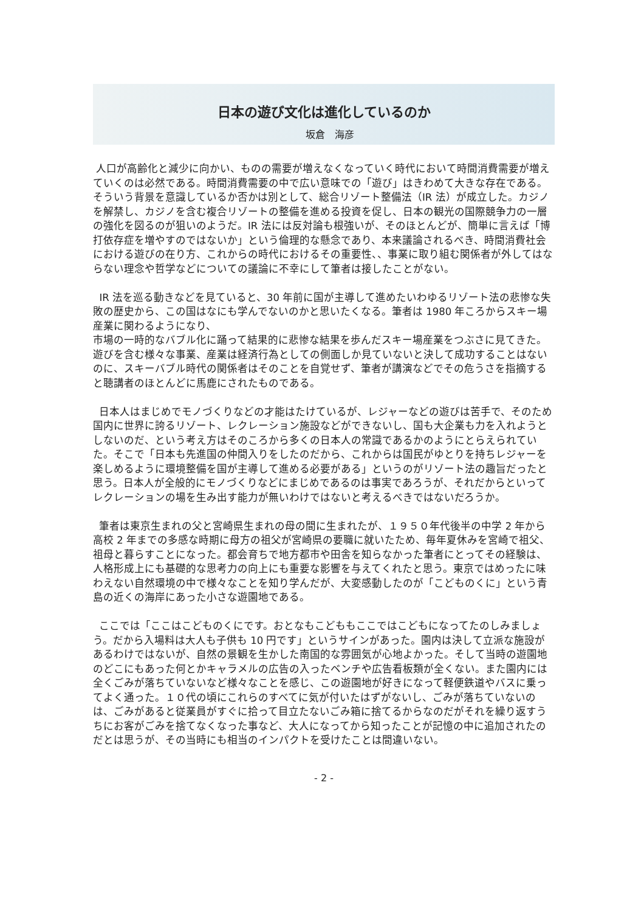日本の遊び文化は進化しているのか
坂倉　海彦
人口が高齢化と減少に向かい、ものの需要が増えなくなっていく時代において時間消費需要が増えていくのは必然である。時間消費需要の中で広い意味での「遊び」はきわめて大きな存在である。そういう背景を意識しているか否かは別として、総合リゾート整備法（IR 法）が成立した。カジノを解禁し、カジノを含む複合リゾートの整備を進める投資を促し、日本の観光の国際競争力の一層の強化を図るのが狙いのようだ。IR 法には反対論も根強いが、そのほとんどが、簡単に言えば「博打依存症を増やすのではないか」という倫理的な懸念であり、本来議論されるべき、時間消費社会における遊びの在り方、これからの時代におけるその重要性、、事業に取り組む関係者が外してはならない理念や哲学などについての議論に不幸にして筆者は接したことがない。
IR 法を巡る動きなどを見ていると、30 年前に国が主導して進めたいわゆるリゾート法の悲惨な失敗の歴史から、この国はなにも学んでないのかと思いたくなる。筆者は 1980 年ころからスキー場産業に関わるようになり、
市場の一時的なバブル化に踊って結果的に悲惨な結果を歩んだスキー場産業をつぶさに見てきた。遊びを含む様々な事業、産業は経済行為としての側面しか見ていないと決して成功することはないのに、スキーバブル時代の関係者はそのことを自覚せず、筆者が講演などでその危うさを指摘すると聴講者のほとんどに馬鹿にされたものである。
日本人はまじめでモノづくりなどの才能はたけているが、レジャーなどの遊びは苦手で、そのため国内に世界に誇るリゾート、レクレーション施設などができないし、国も大企業も力を入れようとしないのだ、という考え方はそのころから多くの日本人の常識であるかのようにとらえられていた。そこで「日本も先進国の仲間入りをしたのだから、これからは国民がゆとりを持ちレジャーを楽しめるように環境整備を国が主導して進める必要がある」というのがリゾート法の趣旨だったと思う。日本人が全般的にモノづくりなどにまじめであるのは事実であろうが、それだからといってレクレーションの場を生み出す能力が無いわけではないと考えるべきではないだろうか。
筆者は東京生まれの父と宮崎県生まれの母の間に生まれたが、１９５０年代後半の中学 2 年から高校 2 年までの多感な時期に母方の祖父が宮崎県の要職に就いたため、毎年夏休みを宮崎で祖父、祖母と暮らすことになった。都会育ちで地方都市や田舎を知らなかった筆者にとってその経験は、人格形成上にも基礎的な思考力の向上にも重要な影響を与えてくれたと思う。東京ではめったに味わえない自然環境の中で様々なことを知り学んだが、大変感動したのが「こどものくに」という青島の近くの海岸にあった小さな遊園地である。
ここでは「ここはこどものくにです。おとなもこどももここではこどもになってたのしみましょう。だから入場料は大人も子供も 10 円です」というサインがあった。園内は決して立派な施設があるわけではないが、自然の景観を生かした南国的な雰囲気が心地よかった。そして当時の遊園地のどこにもあった何とかキャラメルの広告の入ったベンチや広告看板類が全くない。また園内には全くごみが落ちていないなど様々なことを感じ、この遊園地が好きになって軽便鉄道やバスに乗ってよく通った。１０代の頃にこれらのすべてに気が付いたはずがないし、ごみが落ちていないのは、ごみがあると従業員がすぐに拾って目立たないごみ箱に捨てるからなのだがそれを繰り返すうちにお客がごみを捨てなくなった事など、大人になってから知ったことが記憶の中に追加されたのだとは思うが、その当時にも相当のインパクトを受けたことは間違いない。
- 2 -